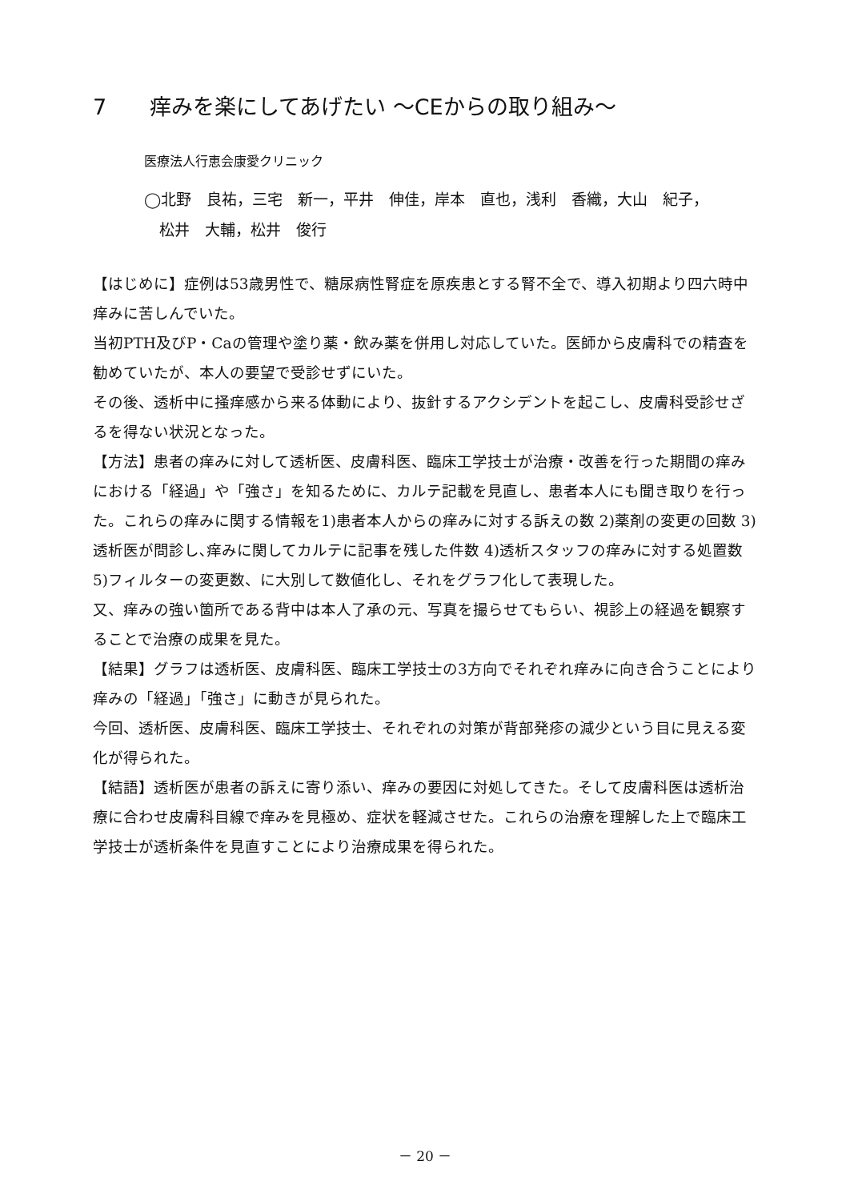7　　痒みを楽にしてあげたい ～CEからの取り組み～
医療法人行恵会康愛クリニック
◯北野　良祐，三宅　新一，平井　伸佳，岸本　直也，浅利　香織，大山　紀子，
　松井　大輔，松井　俊行
【はじめに】症例は53歳男性で、糖尿病性腎症を原疾患とする腎不全で、導入初期より四六時中痒みに苦しんでいた。
当初PTH及びP・Caの管理や塗り薬・飲み薬を併用し対応していた。医師から皮膚科での精査を勧めていたが、本人の要望で受診せずにいた。
その後、透析中に掻痒感から来る体動により、抜針するアクシデントを起こし、皮膚科受診せざるを得ない状況となった。
【方法】患者の痒みに対して透析医、皮膚科医、臨床工学技士が治療・改善を行った期間の痒みにおける「経過」や「強さ」を知るために、カルテ記載を見直し、患者本人にも聞き取りを行った。これらの痒みに関する情報を1)患者本人からの痒みに対する訴えの数 2)薬剤の変更の回数 3)透析医が問診し､痒みに関してカルテに記事を残した件数 4)透析スタッフの痒みに対する処置数 5)フィルターの変更数、に大別して数値化し、それをグラフ化して表現した。
又、痒みの強い箇所である背中は本人了承の元、写真を撮らせてもらい、視診上の経過を観察することで治療の成果を見た。
【結果】グラフは透析医、皮膚科医、臨床工学技士の3方向でそれぞれ痒みに向き合うことにより痒みの「経過」「強さ」に動きが見られた。
今回、透析医、皮膚科医、臨床工学技士、それぞれの対策が背部発疹の減少という目に見える変化が得られた。
【結語】透析医が患者の訴えに寄り添い、痒みの要因に対処してきた。そして皮膚科医は透析治療に合わせ皮膚科目線で痒みを見極め、症状を軽減させた。これらの治療を理解した上で臨床工学技士が透析条件を見直すことにより治療成果を得られた。
－ 20 －